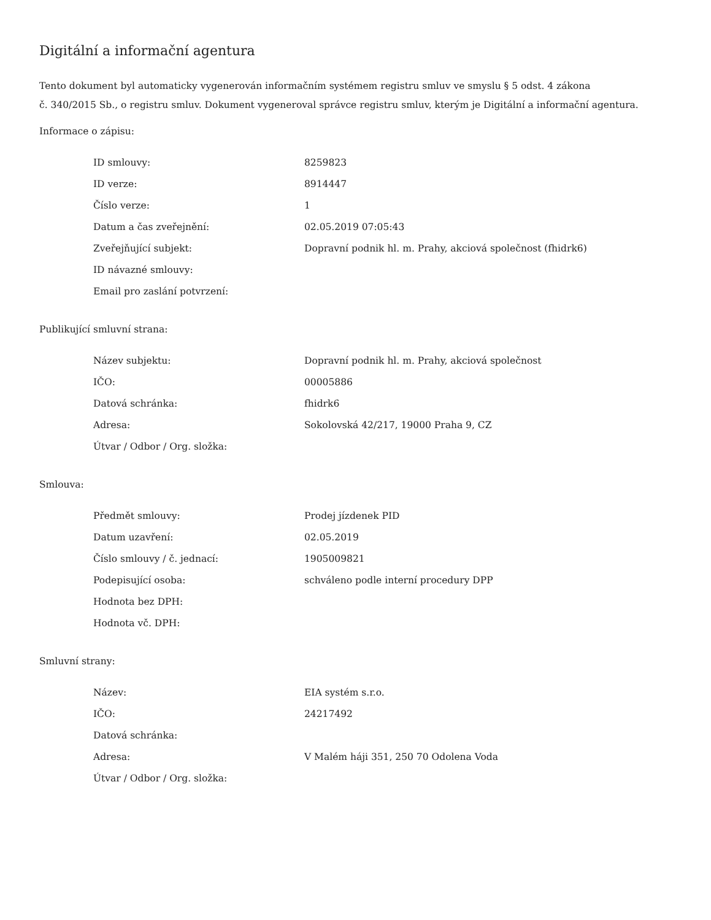Digitální a informační agentura
Tento dokument byl automaticky vygenerován informačním systémem registru smluv ve smyslu § 5 odst. 4 zákona
č. 340/2015 Sb., o registru smluv. Dokument vygeneroval správce registru smluv, kterým je Digitální a informační agentura.
Informace o zápisu:
| ID smlouvy: | 8259823 |
| ID verze: | 8914447 |
| Číslo verze: | 1 |
| Datum a čas zveřejnění: | 02.05.2019 07:05:43 |
| Zveřejňující subjekt: | Dopravní podnik hl. m. Prahy, akciová společnost (fhidrk6) |
| ID návazné smlouvy: | |
| Email pro zaslání potvrzení: | |
Publikující smluvní strana:
| Název subjektu: | Dopravní podnik hl. m. Prahy, akciová společnost |
| IČO: | 00005886 |
| Datová schránka: | fhidrk6 |
| Adresa: | Sokolovská 42/217, 19000 Praha 9, CZ |
| Útvar / Odbor / Org. složka: | |
Smlouva:
| Předmět smlouvy: | Prodej jízdenek PID |
| Datum uzavření: | 02.05.2019 |
| Číslo smlouvy / č. jednací: | 1905009821 |
| Podepisující osoba: | schváleno podle interní procedury DPP |
| Hodnota bez DPH: | |
| Hodnota vč. DPH: | |
Smluvní strany:
| Název: | EIA systém s.r.o. |
| IČO: | 24217492 |
| Datová schránka: | |
| Adresa: | V Malém háji 351, 250 70 Odolena Voda |
| Útvar / Odbor / Org. složka: | |